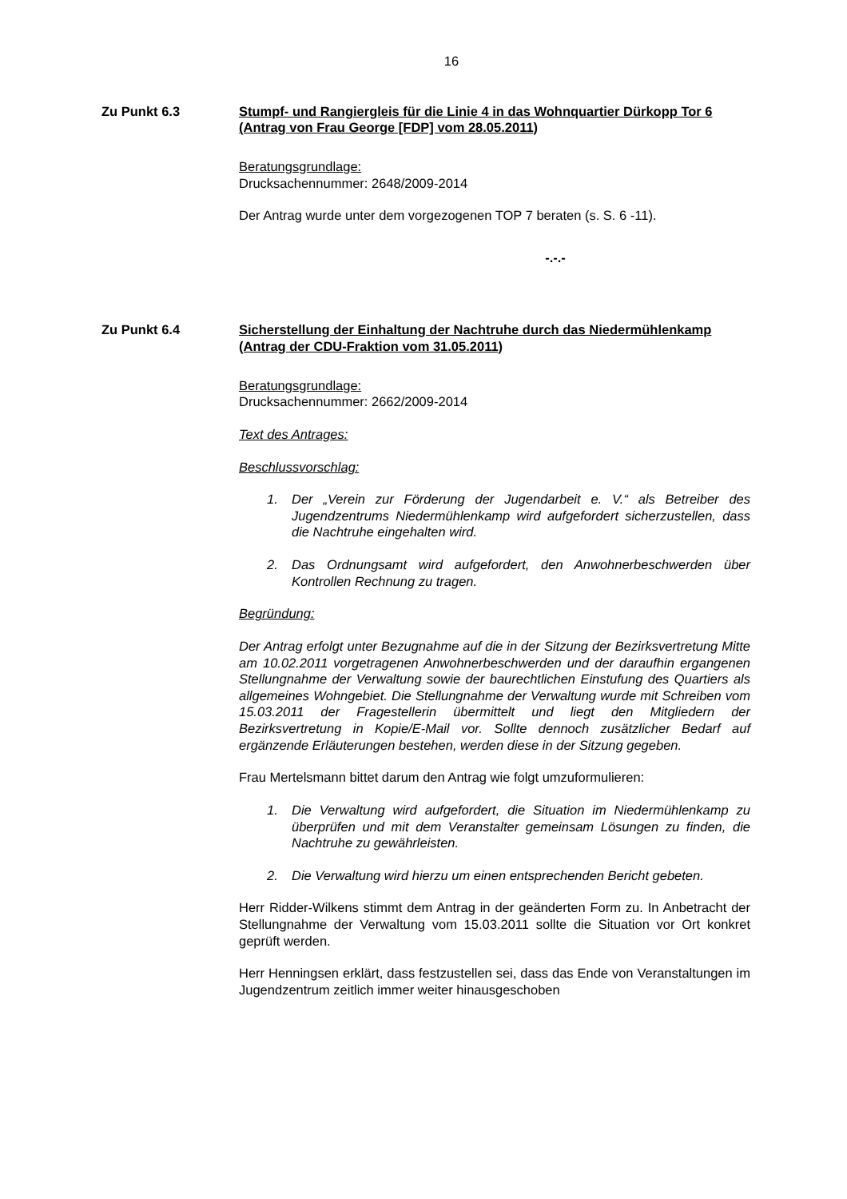16
Zu Punkt 6.3 Stumpf- und Rangiergleis für die Linie 4 in das Wohnquartier Dürkopp Tor 6
(Antrag von Frau George [FDP] vom 28.05.2011)
Beratungsgrundlage:
Drucksachennummer: 2648/2009-2014
Der Antrag wurde unter dem vorgezogenen TOP 7 beraten (s. S. 6 -11).
-.-.-
Zu Punkt 6.4 Sicherstellung der Einhaltung der Nachtruhe durch das Niedermühlenkamp
(Antrag der CDU-Fraktion vom 31.05.2011)
Beratungsgrundlage:
Drucksachennummer: 2662/2009-2014
Text des Antrages:
Beschlussvorschlag:
1. Der „Verein zur Förderung der Jugendarbeit e. V.“ als Betreiber des Jugendzentrums Niedermühlenkamp wird aufgefordert sicherzustellen, dass die Nachtruhe eingehalten wird.
2. Das Ordnungsamt wird aufgefordert, den Anwohnerbeschwerden über Kontrollen Rechnung zu tragen.
Begründung:
Der Antrag erfolgt unter Bezugnahme auf die in der Sitzung der Bezirksvertretung Mitte am 10.02.2011 vorgetragenen Anwohnerbeschwerden und der daraufhin ergangenen Stellungnahme der Verwaltung sowie der baurechtlichen Einstufung des Quartiers als allgemeines Wohngebiet. Die Stellungnahme der Verwaltung wurde mit Schreiben vom 15.03.2011 der Fragestellerin übermittelt und liegt den Mitgliedern der Bezirksvertretung in Kopie/E-Mail vor. Sollte dennoch zusätzlicher Bedarf auf ergänzende Erläuterungen bestehen, werden diese in der Sitzung gegeben.
Frau Mertelsmann bittet darum den Antrag wie folgt umzuformulieren:
1. Die Verwaltung wird aufgefordert, die Situation im Niedermühlenkamp zu überprüfen und mit dem Veranstalter gemeinsam Lösungen zu finden, die Nachtruhe zu gewährleisten.
2. Die Verwaltung wird hierzu um einen entsprechenden Bericht gebeten.
Herr Ridder-Wilkens stimmt dem Antrag in der geänderten Form zu. In Anbetracht der Stellungnahme der Verwaltung vom 15.03.2011 sollte die Situation vor Ort konkret geprüft werden.
Herr Henningsen erklärt, dass festzustellen sei, dass das Ende von Veranstaltungen im Jugendzentrum zeitlich immer weiter hinausgeschoben